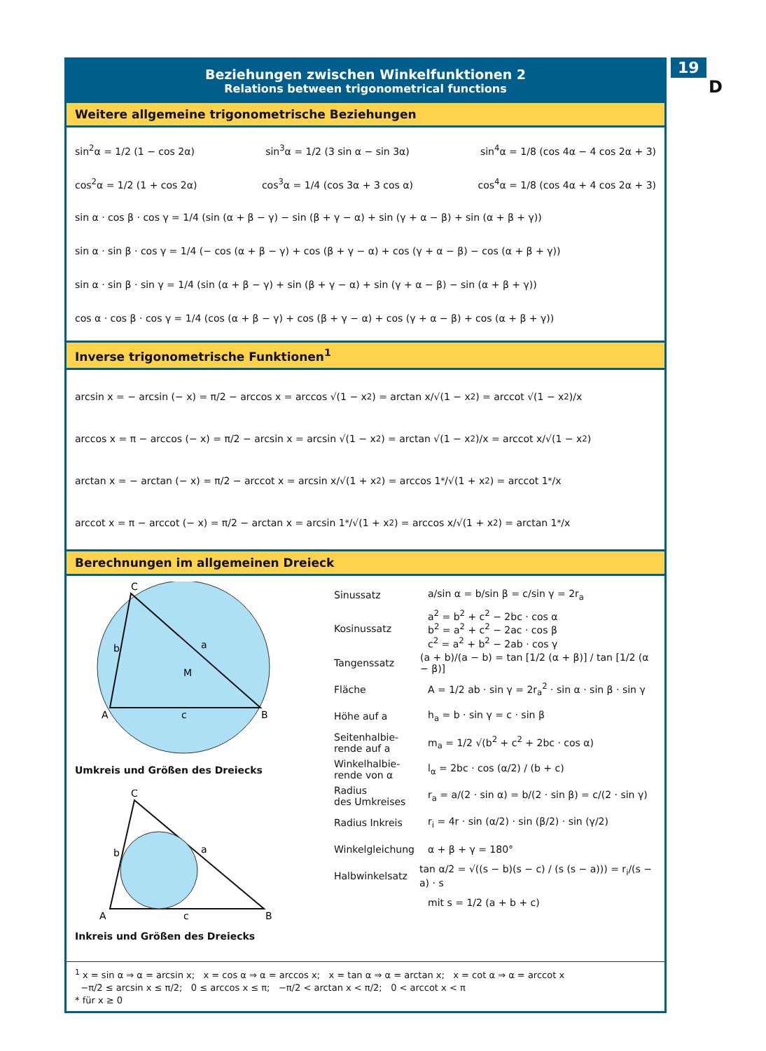19
D
Beziehungen zwischen Winkelfunktionen 2
Relations between trigonometrical functions
Weitere allgemeine trigonometrische Beziehungen
sin<sup>2</sup>α = 1/2 (1 − cos 2α) sin<sup>3</sup>α = 1/2 (3 sin α − sin 3α) sin<sup>4</sup>α = 1/8 (cos 4α − 4 cos 2α + 3)
cos<sup>2</sup>α = 1/2 (1 + cos 2α) cos<sup>3</sup>α = 1/4 (cos 3α + 3 cos α) cos<sup>4</sup>α = 1/8 (cos 4α + 4 cos 2α + 3)
sin α · cos β · cos γ = 1/4 (sin (α + β − γ) − sin (β + γ − α) + sin (γ + α − β) + sin (α + β + γ))
sin α · sin β · cos γ = 1/4 (− cos (α + β − γ) + cos (β + γ − α) + cos (γ + α − β) − cos (α + β + γ))
sin α · sin β · sin γ = 1/4 (sin (α + β − γ) + sin (β + γ − α) + sin (γ + α − β) − sin (α + β + γ))
cos α · cos β · cos γ = 1/4 (cos (α + β − γ) + cos (β + γ − α) + cos (γ + α − β) + cos (α + β + γ))
Inverse trigonometrische Funktionen<sup>1</sup>
arcsin x = − arcsin (− x) = π/2 − arccos x = arccos √(1 − x<sup>2</sup>) = arctan x/√(1 − x<sup>2</sup>) = arccot √(1 − x<sup>2</sup>)/x
arccos x = π − arccos (− x) = π/2 − arcsin x = arcsin √(1 − x<sup>2</sup>) = arctan √(1 − x<sup>2</sup>)/x = arccot x/√(1 − x<sup>2</sup>)
arctan x = − arctan (− x) = π/2 − arccot x = arcsin x/√(1 + x<sup>2</sup>) = arccos 1<sup>*</sup>/√(1 + x<sup>2</sup>) = arccot 1<sup>*</sup>/x
arccot x = π − arccot (− x) = π/2 − arctan x = arcsin 1<sup>*</sup>/√(1 + x<sup>2</sup>) = arccos x/√(1 + x<sup>2</sup>) = arctan 1<sup>*</sup>/x
Berechnungen im allgemeinen Dreieck
C
A
B
c
b
a
M
Umkreis und Größen des Dreiecks
C
A
B
c
b
a
Inkreis und Größen des Dreiecks
Sinussatz a/sin α = b/sin β = c/sin γ = 2r<sub>a</sub>
Kosinussatz a<sup>2</sup> = b<sup>2</sup> + c<sup>2</sup> − 2bc · cos α
b<sup>2</sup> = a<sup>2</sup> + c<sup>2</sup> − 2ac · cos β
c<sup>2</sup> = a<sup>2</sup> + b<sup>2</sup> − 2ab · cos γ
Tangenssatz (a + b)/(a − b) = tan [1/2 (α + β)] / tan [1/2 (α − β)]
Fläche A = 1/2 ab · sin γ = 2r<sub>a</sub><sup>2</sup> · sin α · sin β · sin γ
Höhe auf a h<sub>a</sub> = b · sin γ = c · sin β
Seitenhalbie-
rende auf a m<sub>a</sub> = 1/2 √(b<sup>2</sup> + c<sup>2</sup> + 2bc · cos α)
Winkelhalbie-
rende von α l<sub>α</sub> = 2bc · cos (α/2) / (b + c)
Radius
des Umkreises r<sub>a</sub> = a/(2 · sin α) = b/(2 · sin β) = c/(2 · sin γ)
Radius Inkreis r<sub>i</sub> = 4r · sin (α/2) · sin (β/2) · sin (γ/2)
Winkelgleichung α + β + γ = 180°
Halbwinkelsatz tan α/2 = √((s − b)(s − c) / (s (s − a))) = r<sub>i</sub>/(s − a) · s
mit s = 1/2 (a + b + c)
<sup>1</sup> x = sin α ⇒ α = arcsin x; x = cos α ⇒ α = arccos x; x = tan α ⇒ α = arctan x; x = cot α ⇒ α = arccot x
−π/2 ≤ arcsin x ≤ π/2; 0 ≤ arccos x ≤ π; −π/2 < arctan x < π/2; 0 < arccot x < π
* für x ≥ 0